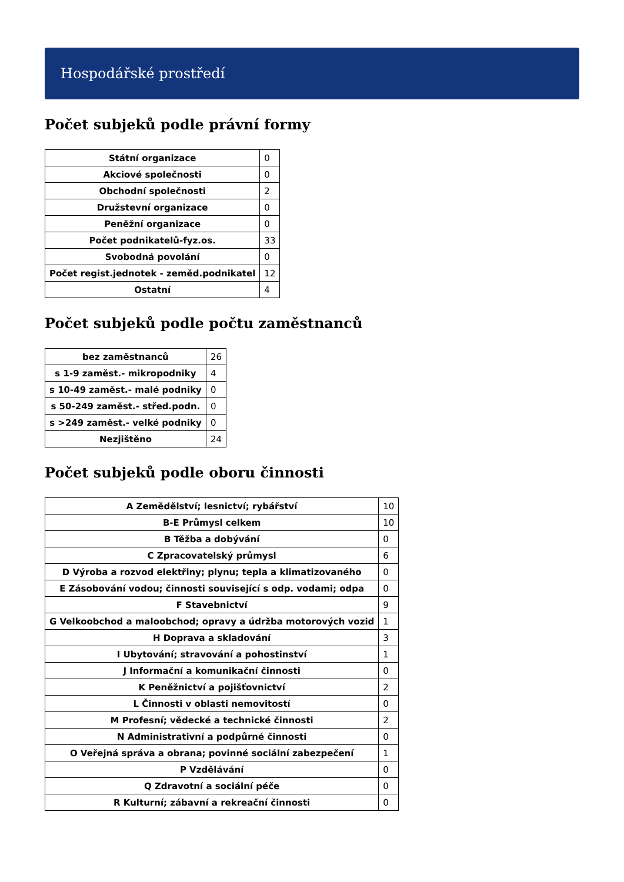Hospodářské prostředí
Počet subjeků podle právní formy
| Státní organizace | 0 |
| Akciové společnosti | 0 |
| Obchodní společnosti | 2 |
| Družstevní organizace | 0 |
| Peněžní organizace | 0 |
| Počet podnikatelů-fyz.os. | 33 |
| Svobodná povolání | 0 |
| Počet regist.jednotek - zeměd.podnikatel | 12 |
| Ostatní | 4 |
Počet subjeků podle počtu zaměstnanců
| bez zaměstnanců | 26 |
| s 1-9 zaměst.- mikropodniky | 4 |
| s 10-49 zaměst.- malé podniky | 0 |
| s 50-249 zaměst.- střed.podn. | 0 |
| s >249 zaměst.- velké podniky | 0 |
| Nezjištěno | 24 |
Počet subjeků podle oboru činnosti
| A Zemědělství; lesnictví; rybářství | 10 |
| B-E Průmysl celkem | 10 |
| B Těžba a dobývání | 0 |
| C Zpracovatelský průmysl | 6 |
| D Výroba a rozvod elektřiny; plynu; tepla a klimatizovaného | 0 |
| E Zásobování vodou; činnosti související s odp. vodami; odpa | 0 |
| F Stavebnictví | 9 |
| G Velkoobchod a maloobchod; opravy a údržba motorových vozid | 1 |
| H Doprava a skladování | 3 |
| I Ubytování; stravování a pohostinství | 1 |
| J Informační a komunikační činnosti | 0 |
| K Peněžnictví a pojišťovnictví | 2 |
| L Činnosti v oblasti nemovitostí | 0 |
| M Profesní; vědecké a technické činnosti | 2 |
| N Administrativní a podpůrné činnosti | 0 |
| O Veřejná správa a obrana; povinné sociální zabezpečení | 1 |
| P Vzdělávání | 0 |
| Q Zdravotní a sociální péče | 0 |
| R Kulturní; zábavní a rekreační činnosti | 0 |